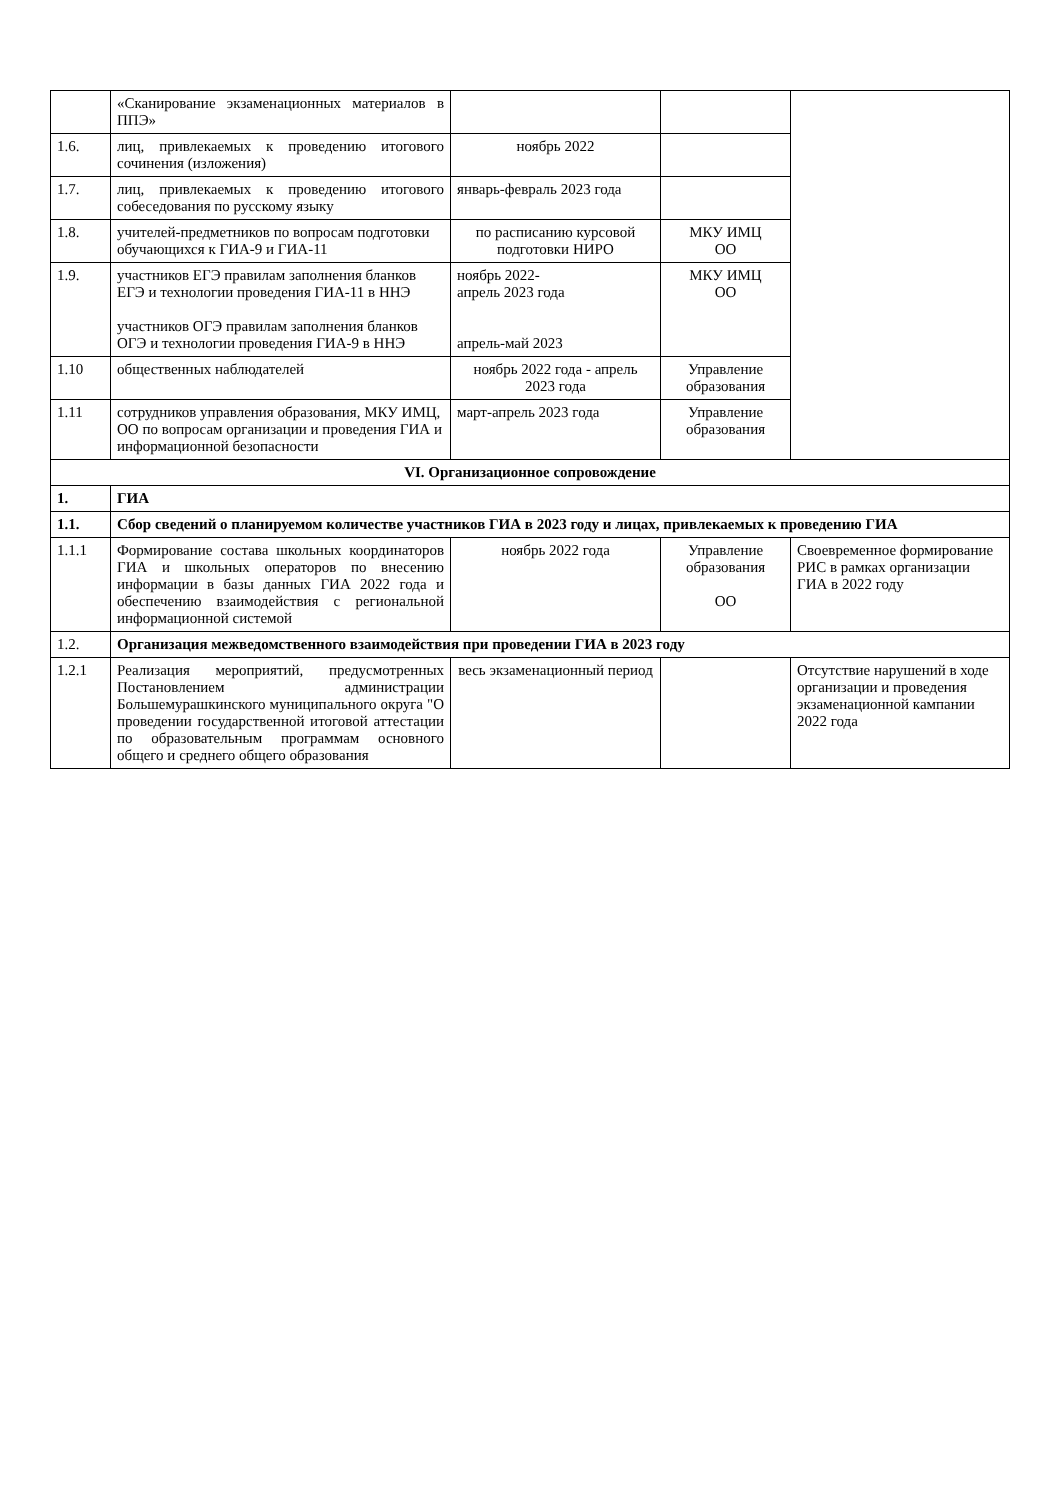| | «Сканирование экзаменационных материалов в ППЭ» | | | |
| 1.6. | лиц, привлекаемых к проведению итогового сочинения (изложения) | ноябрь 2022 | | |
| 1.7. | лиц, привлекаемых к проведению итогового собеседования по русскому языку | январь-февраль 2023 года | | |
| 1.8. | учителей-предметников по вопросам подготовки обучающихся к ГИА-9 и ГИА-11 | по расписанию курсовой подготовки НИРО | МКУ ИМЦ ОО | |
| 1.9. | участников ЕГЭ правилам заполнения бланков ЕГЭ и технологии проведения ГИА-11 в ННЭ участников ОГЭ правилам заполнения бланков ОГЭ и технологии проведения ГИА-9 в ННЭ | ноябрь 2022- апрель 2023 года апрель-май 2023 | МКУ ИМЦ ОО | |
| 1.10 | общественных наблюдателей | ноябрь 2022 года - апрель 2023 года | Управление образования | |
| 1.11 | сотрудников управления образования, МКУ ИМЦ, ОО по вопросам организации и проведения ГИА и информационной безопасности | март-апрель 2023 года | Управление образования | |
| VI. Организационное сопровождение | | | | |
| 1. | ГИА | | | |
| 1.1. | Сбор сведений о планируемом количестве участников ГИА в 2023 году и лицах, привлекаемых к проведению ГИА | | | |
| 1.1.1 | Формирование состава школьных координаторов ГИА и школьных операторов по внесению информации в базы данных ГИА 2022 года и обеспечению взаимодействия с региональной информационной системой | ноябрь 2022 года | Управление образования ОО | Своевременное формирование РИС в рамках организации ГИА в 2022 году |
| 1.2. | Организация межведомственного взаимодействия при проведении ГИА в 2023 году | | | |
| 1.2.1 | Реализация мероприятий, предусмотренных Постановлением администрации Большемурашкинского муниципального округа "О проведении государственной итоговой аттестации по образовательным программам основного общего и среднего общего образования | весь экзаменационный период | | Отсутствие нарушений в ходе организации и проведения экзаменационной кампании 2022 года |